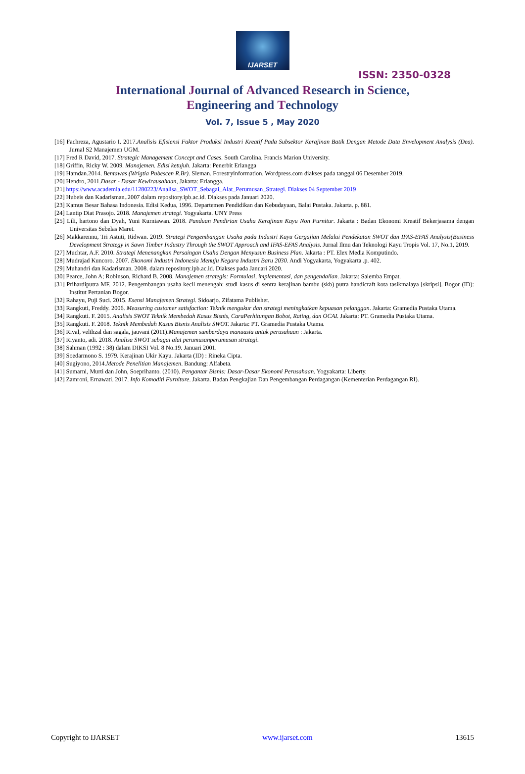IJARSET
ISSN: 2350-0328
International Journal of Advanced Research in Science,
Engineering and Technology
Vol. 7, Issue 5 , May 2020
[16] Fachreza, Agustario I. 2017.Analisis Efisiensi Faktor Produksi Industri Kreatif Pada Subsektor Kerajinan Batik Dengan Metode Data Envelopment Analysis (Dea). Jurnal S2 Manajemen UGM.
[17] Fred R David, 2017. Strategic Management Concept and Cases. South Carolina. Francis Marion University.
[18] Griffin, Ricky W. 2009. Manajemen. Edisi ketujuh. Jakarta: Penerbit Erlangga
[19] Hamdan.2014. Bentawas (Wrigtia Pubescen R.Br). Sleman. Forestryinformation. Wordpress.com diakses pada tanggal 06 Desember 2019.
[20] Hendro, 2011.Dasar - Dasar Kewirausahaan, Jakarta: Erlangga.
[21] https://www.academia.edu/11280223/Analisa_SWOT_Sebagai_Alat_Perumusan_Strategi. Diakses 04 September 2019
[22] Hubeis dan Kadarisman..2007 dalam repository.ipb.ac.id. Diakses pada Januari 2020.
[23] Kamus Besar Bahasa Indonesia. Edisi Kedua, 1996. Departemen Pendidikan dan Kebudayaan, Balai Pustaka. Jakarta. p. 881.
[24] Lantip Diat Prasojo. 2018. Manajemen strategi. Yogyakarta. UNY Press
[25] Lili, hartono dan Dyah, Yuni Kurniawan. 2018. Panduan Pendirian Usaha Kerajinan Kayu Non Furnitur. Jakarta : Badan Ekonomi Kreatif Bekerjasama dengan Universitas Sebelas Maret.
[26] Makkarennu, Tri Astuti, Ridwan. 2019. Strategi Pengembangan Usaha pada Industri Kayu Gergajian Melalui Pendekatan SWOT dan IFAS-EFAS Analysis(Business Development Strategy in Sawn Timber Industry Through the SWOT Approach and IFAS-EFAS Analysis. Jurnal Ilmu dan Teknologi Kayu Tropis Vol. 17, No.1, 2019.
[27] Muchtar, A.F. 2010. Strategi Menenangkan Persaingan Usaha Dengan Menyusun Business Plan. Jakarta : PT. Elex Media Komputindo.
[28] Mudrajad Kuncoro. 2007. Ekonomi Industri Indonesia Menuju Negara Industri Baru 2030. Andi Yogyakarta, Yogyakarta .p. 402.
[29] Muhandri dan Kadarisman. 2008. dalam repository.ipb.ac.id. Diakses pada Januari 2020.
[30] Pearce, John A; Robinson, Richard B. 2008. Manajemen strategis: Formulasi, implementasi, dan pengendalian. Jakarta: Salemba Empat.
[31] Prihardiputra MF. 2012. Pengembangan usaha kecil menengah: studi kasus di sentra kerajinan bambu (skb) putra handicraft kota tasikmalaya [skripsi]. Bogor (ID): Institut Pertanian Bogor.
[32] Rahayu, Puji Suci. 2015. Esensi Manajemen Strategi. Sidoarjo. Zifatama Publisher.
[33] Rangkuti, Freddy. 2006. Measuring customer satisfaction: Teknik mengukur dan strategi meningkatkan kepuasan pelanggan. Jakarta: Gramedia Pustaka Utama.
[34] Rangkuti. F. 2015. Analisis SWOT Teknik Membedah Kasus Bisnis, CaraPerhitungan Bobot, Rating, dan OCAI. Jakarta: PT. Gramedia Pustaka Utama.
[35] Rangkuti. F. 2018. Teknik Membedah Kasus Bisnis Analisis SWOT. Jakarta: PT. Gramedia Pustaka Utama.
[36] Rival, velthzal dan sagala, jauvani (2011).Manajemen sumberdaya manuasia untuk perusahaan : Jakarta.
[37] Riyanto, adi. 2018. Analisa SWOT sebagai alat perumusanperumusan strategi.
[38] Sahman (1992 : 38) dalam DIKSI Vol. 8 No.19. Januari 2001.
[39] Soedarmono S. 1979. Kerajinan Ukir Kayu. Jakarta (ID) : Rineka Cipta.
[40] Sugiyono, 2014.Metode Penelitian Manajemen. Bandung: Alfabeta.
[41] Sumarni, Murti dan John, Soeprihanto. (2010). Pengantar Bisnis: Dasar-Dasar Ekonomi Perusahaan. Yogyakarta: Liberty.
[42] Zamroni, Ernawati. 2017. Info Komoditi Furniture. Jakarta. Badan Pengkajian Dan Pengembangan Perdagangan (Kementerian Perdagangan RI).
Copyright to IJARSET www.ijarset.com 13615